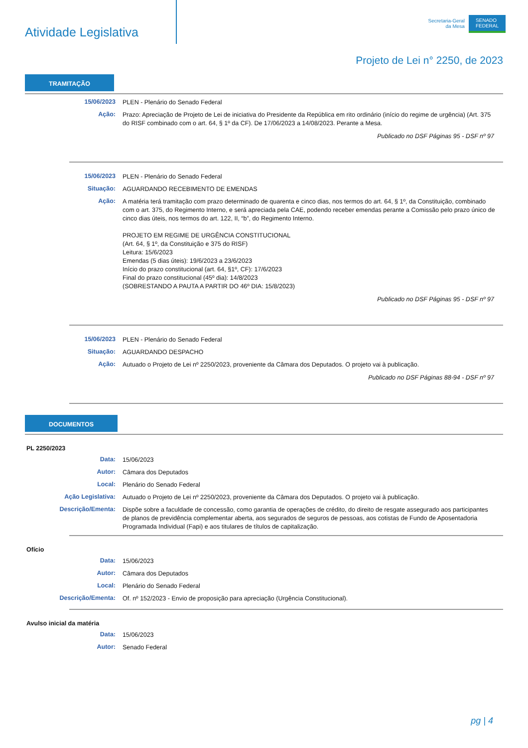Atividade Legislativa
Secretaria-Geral
da Mesa
SENADO
FEDERAL
Projeto de Lei n° 2250, de 2023
TRAMITAÇÃO
15/06/2023
PLEN - Plenário do Senado Federal
Ação:
Prazo: Apreciação de Projeto de Lei de iniciativa do Presidente da República em rito ordinário (início do regime de urgência) (Art. 375 do RISF combinado com o art. 64, § 1º da CF). De 17/06/2023 a 14/08/2023. Perante a Mesa.
Publicado no DSF Páginas 95 - DSF nº 97
15/06/2023
PLEN - Plenário do Senado Federal
Situação:
AGUARDANDO RECEBIMENTO DE EMENDAS
Ação:
A matéria terá tramitação com prazo determinado de quarenta e cinco dias, nos termos do art. 64, § 1º, da Constituição, combinado com o art. 375, do Regimento Interno, e será apreciada pela CAE, podendo receber emendas perante a Comissão pelo prazo único de cinco dias úteis, nos termos do art. 122, II, “b”, do Regimento Interno.
PROJETO EM REGIME DE URGÊNCIA CONSTITUCIONAL
(Art. 64, § 1º, da Constituição e 375 do RISF)
Leitura: 15/6/2023
Emendas (5 dias úteis): 19/6/2023 a 23/6/2023
Início do prazo constitucional (art. 64, §1º, CF): 17/6/2023
Final do prazo constitucional (45º dia): 14/8/2023
(SOBRESTANDO A PAUTA A PARTIR DO 46º DIA: 15/8/2023)
Publicado no DSF Páginas 95 - DSF nº 97
15/06/2023
PLEN - Plenário do Senado Federal
Situação:
AGUARDANDO DESPACHO
Ação:
Autuado o Projeto de Lei nº 2250/2023, proveniente da Câmara dos Deputados. O projeto vai à publicação.
Publicado no DSF Páginas 88-94 - DSF nº 97
DOCUMENTOS
PL 2250/2023
Data:
15/06/2023
Autor:
Câmara dos Deputados
Local:
Plenário do Senado Federal
Ação Legislativa:
Autuado o Projeto de Lei nº 2250/2023, proveniente da Câmara dos Deputados. O projeto vai à publicação.
Descrição/Ementa:
Dispõe sobre a faculdade de concessão, como garantia de operações de crédito, do direito de resgate assegurado aos participantes de planos de previdência complementar aberta, aos segurados de seguros de pessoas, aos cotistas de Fundo de Aposentadoria Programada Individual (Fapi) e aos titulares de títulos de capitalização.
Ofício
Data:
15/06/2023
Autor:
Câmara dos Deputados
Local:
Plenário do Senado Federal
Descrição/Ementa:
Of. nº 152/2023 - Envio de proposição para apreciação (Urgência Constitucional).
Avulso inicial da matéria
Data:
15/06/2023
Autor:
Senado Federal
pg | 4